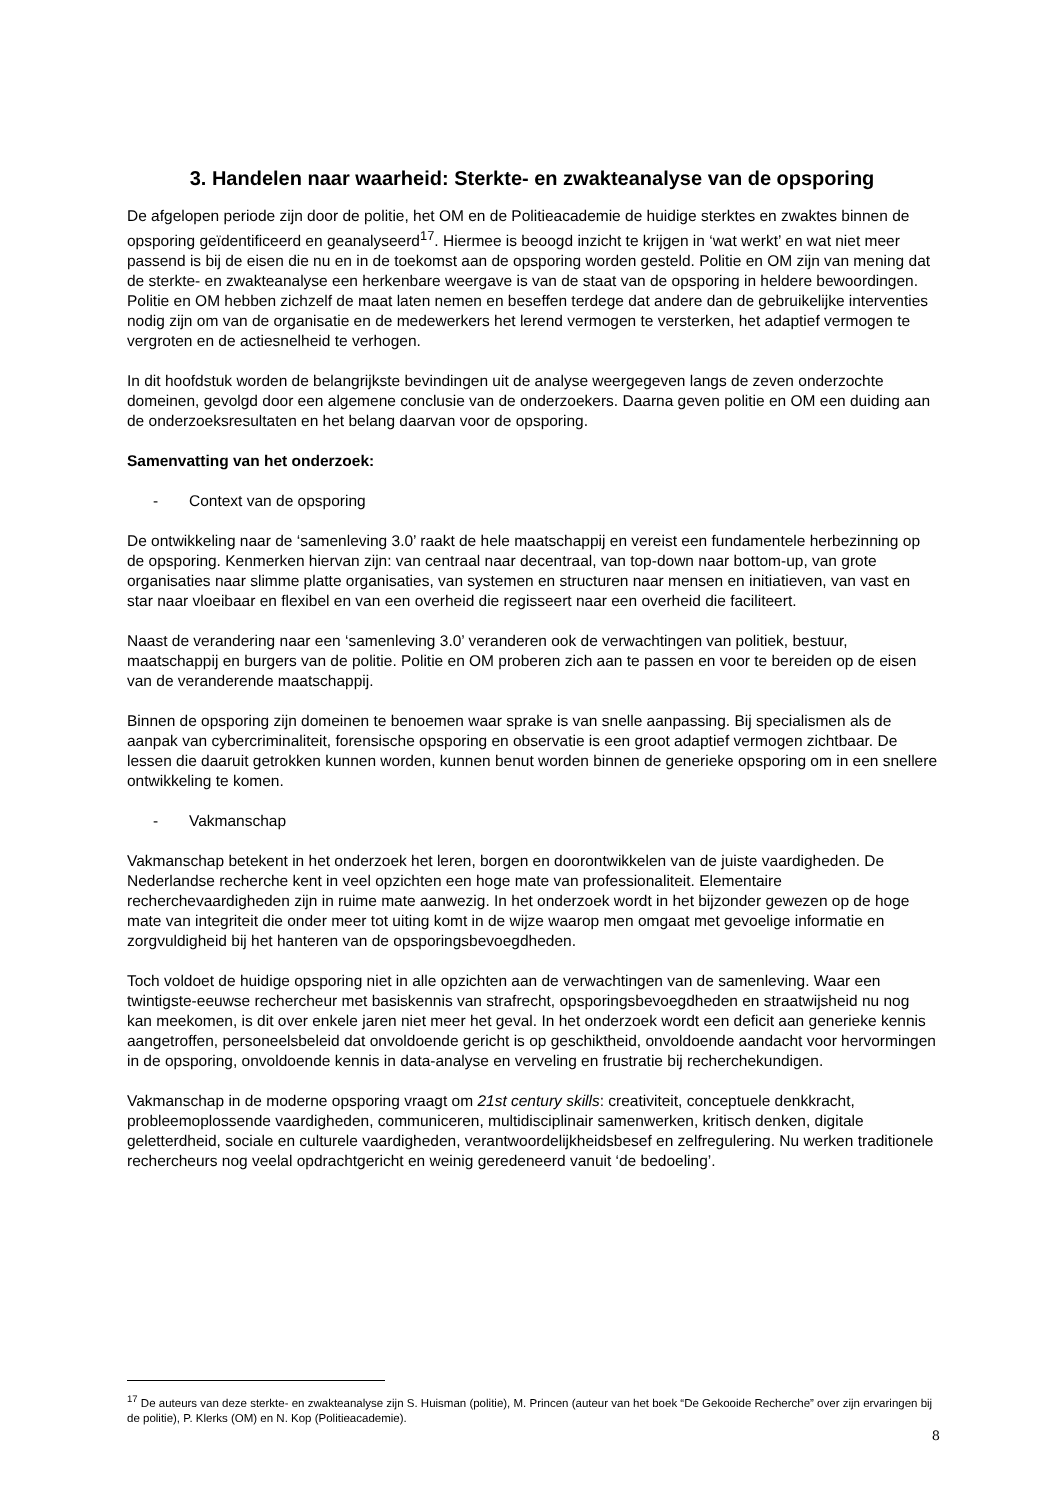3. Handelen naar waarheid: Sterkte- en zwakteanalyse van de opsporing
De afgelopen periode zijn door de politie, het OM en de Politieacademie de huidige sterktes en zwaktes binnen de opsporing geïdentificeerd en geanalyseerd<sup>17</sup>. Hiermee is beoogd inzicht te krijgen in ‘wat werkt’ en wat niet meer passend is bij de eisen die nu en in de toekomst aan de opsporing worden gesteld. Politie en OM zijn van mening dat de sterkte- en zwakteanalyse een herkenbare weergave is van de staat van de opsporing in heldere bewoordingen. Politie en OM hebben zichzelf de maat laten nemen en beseffen terdege dat andere dan de gebruikelijke interventies nodig zijn om van de organisatie en de medewerkers het lerend vermogen te versterken, het adaptief vermogen te vergroten en de actiesnelheid te verhogen.
In dit hoofdstuk worden de belangrijkste bevindingen uit de analyse weergegeven langs de zeven onderzochte domeinen, gevolgd door een algemene conclusie van de onderzoekers. Daarna geven politie en OM een duiding aan de onderzoeksresultaten en het belang daarvan voor de opsporing.
Samenvatting van het onderzoek:
- Context van de opsporing
De ontwikkeling naar de ‘samenleving 3.0’ raakt de hele maatschappij en vereist een fundamentele herbezinning op de opsporing. Kenmerken hiervan zijn: van centraal naar decentraal, van top-down naar bottom-up, van grote organisaties naar slimme platte organisaties, van systemen en structuren naar mensen en initiatieven, van vast en star naar vloeibaar en flexibel en van een overheid die regisseert naar een overheid die faciliteert.
Naast de verandering naar een ‘samenleving 3.0’ veranderen ook de verwachtingen van politiek, bestuur, maatschappij en burgers van de politie. Politie en OM proberen zich aan te passen en voor te bereiden op de eisen van de veranderende maatschappij.
Binnen de opsporing zijn domeinen te benoemen waar sprake is van snelle aanpassing. Bij specialismen als de aanpak van cybercriminaliteit, forensische opsporing en observatie is een groot adaptief vermogen zichtbaar. De lessen die daaruit getrokken kunnen worden, kunnen benut worden binnen de generieke opsporing om in een snellere ontwikkeling te komen.
- Vakmanschap
Vakmanschap betekent in het onderzoek het leren, borgen en doorontwikkelen van de juiste vaardigheden. De Nederlandse recherche kent in veel opzichten een hoge mate van professionaliteit. Elementaire recherchevaardigheden zijn in ruime mate aanwezig. In het onderzoek wordt in het bijzonder gewezen op de hoge mate van integriteit die onder meer tot uiting komt in de wijze waarop men omgaat met gevoelige informatie en zorgvuldigheid bij het hanteren van de opsporingsbevoegdheden.
Toch voldoet de huidige opsporing niet in alle opzichten aan de verwachtingen van de samenleving. Waar een twintigste-eeuwse rechercheur met basiskennis van strafrecht, opsporingsbevoegdheden en straatwijsheid nu nog kan meekomen, is dit over enkele jaren niet meer het geval. In het onderzoek wordt een deficit aan generieke kennis aangetroffen, personeelsbeleid dat onvoldoende gericht is op geschiktheid, onvoldoende aandacht voor hervormingen in de opsporing, onvoldoende kennis in data-analyse en verveling en frustratie bij recherchekundigen.
Vakmanschap in de moderne opsporing vraagt om 21st century skills: creativiteit, conceptuele denkkracht, probleemoplossende vaardigheden, communiceren, multidisciplinair samenwerken, kritisch denken, digitale geletterdheid, sociale en culturele vaardigheden, verantwoordelijkheidsbesef en zelfregulering. Nu werken traditionele rechercheurs nog veelal opdrachtgericht en weinig geredeneerd vanuit ‘de bedoeling’.
<sup>17</sup> De auteurs van deze sterkte- en zwakteanalyse zijn S. Huisman (politie), M. Princen (auteur van het boek “De Gekooide Recherche” over zijn ervaringen bij de politie), P. Klerks (OM) en N. Kop (Politieacademie).
8